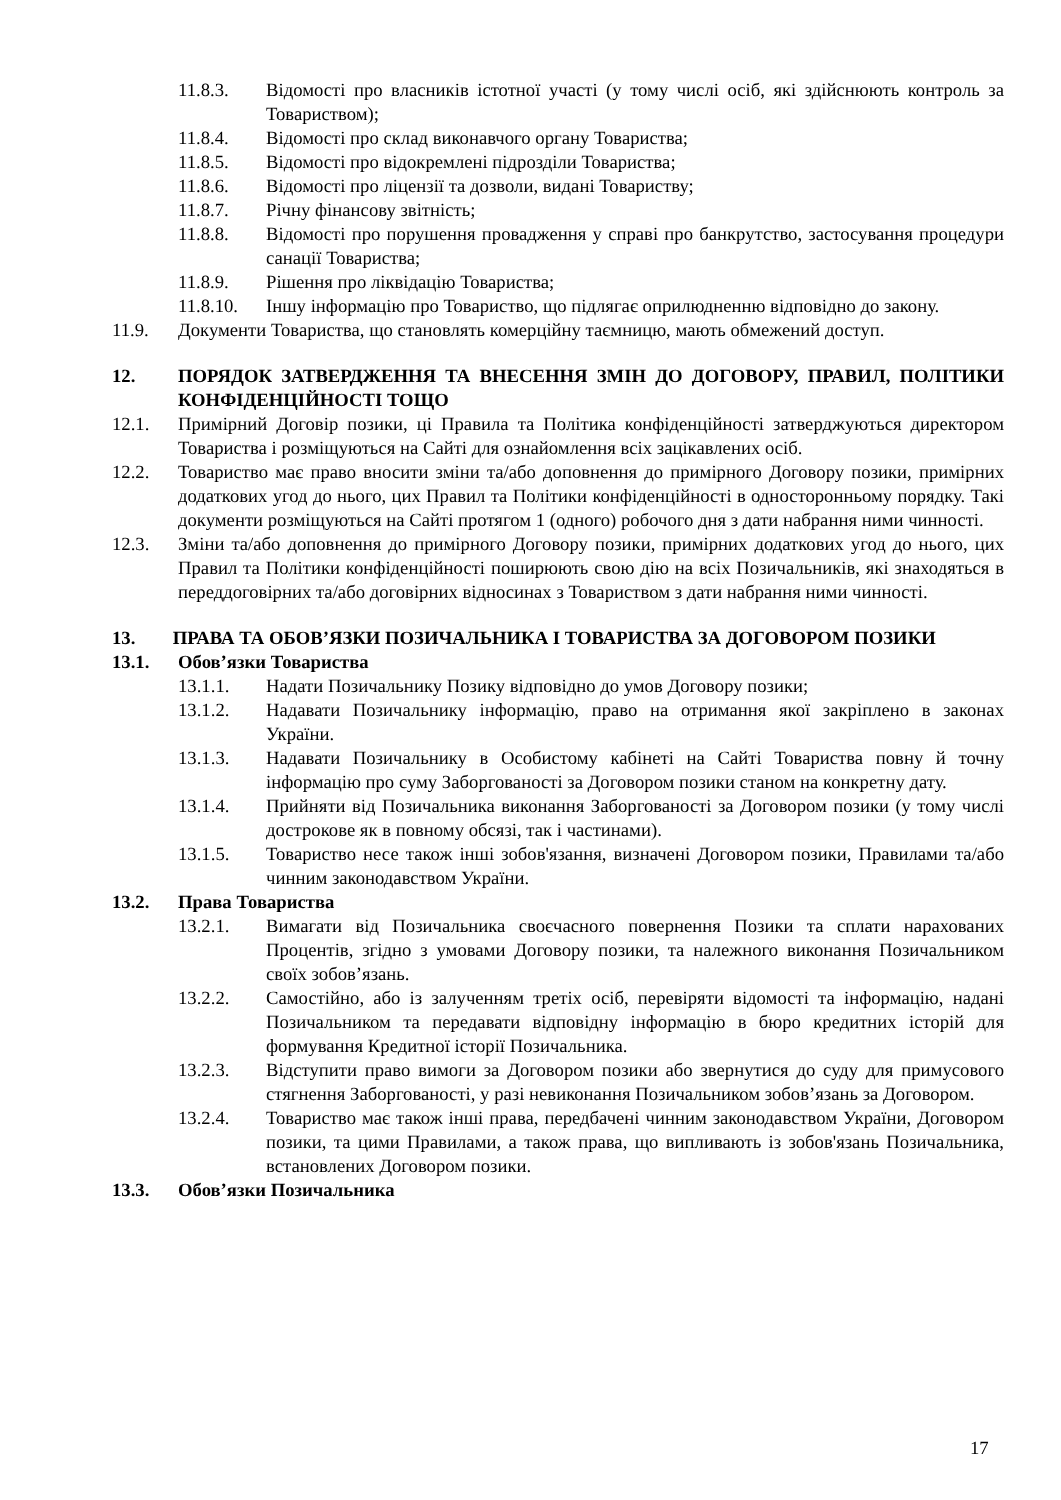11.8.3. Відомості про власників істотної участі (у тому числі осіб, які здійснюють контроль за Товариством);
11.8.4. Відомості про склад виконавчого органу Товариства;
11.8.5. Відомості про відокремлені підрозділи Товариства;
11.8.6. Відомості про ліцензії та дозволи, видані Товариству;
11.8.7. Річну фінансову звітність;
11.8.8. Відомості про порушення провадження у справі про банкрутство, застосування процедури санації Товариства;
11.8.9. Рішення про ліквідацію Товариства;
11.8.10. Іншу інформацію про Товариство, що підлягає оприлюдненню відповідно до закону.
11.9. Документи Товариства, що становлять комерційну таємницю, мають обмежений доступ.
12. ПОРЯДОК ЗАТВЕРДЖЕННЯ ТА ВНЕСЕННЯ ЗМІН ДО ДОГОВОРУ, ПРАВИЛ, ПОЛІТИКИ КОНФІДЕНЦІЙНОСТІ ТОЩО
12.1. Примірний Договір позики, ці Правила та Політика конфіденційності затверджуються директором Товариства і розміщуються на Сайті для ознайомлення всіх зацікавлених осіб.
12.2. Товариство має право вносити зміни та/або доповнення до примірного Договору позики, примірних додаткових угод до нього, цих Правил та Політики конфіденційності в односторонньому порядку. Такі документи розміщуються на Сайті протягом 1 (одного) робочого дня з дати набрання ними чинності.
12.3. Зміни та/або доповнення до примірного Договору позики, примірних додаткових угод до нього, цих Правил та Політики конфіденційності поширюють свою дію на всіх Позичальників, які знаходяться в переддоговірних та/або договірних відносинах з Товариством з дати набрання ними чинності.
13. ПРАВА ТА ОБОВ’ЯЗКИ ПОЗИЧАЛЬНИКА І ТОВАРИСТВА ЗА ДОГОВОРОМ ПОЗИКИ
13.1. Обов’язки Товариства
13.1.1. Надати Позичальнику Позику відповідно до умов Договору позики;
13.1.2. Надавати Позичальнику інформацію, право на отримання якої закріплено в законах України.
13.1.3. Надавати Позичальнику в Особистому кабінеті на Сайті Товариства повну й точну інформацію про суму Заборгованості за Договором позики станом на конкретну дату.
13.1.4. Прийняти від Позичальника виконання Заборгованості за Договором позики (у тому числі дострокове як в повному обсязі, так і частинами).
13.1.5. Товариство несе також інші зобов'язання, визначені Договором позики, Правилами та/або чинним законодавством України.
13.2. Права Товариства
13.2.1. Вимагати від Позичальника своєчасного повернення Позики та сплати нарахованих Процентів, згідно з умовами Договору позики, та належного виконання Позичальником своїх зобов’язань.
13.2.2. Самостійно, або із залученням третіх осіб, перевіряти відомості та інформацію, надані Позичальником та передавати відповідну інформацію в бюро кредитних історій для формування Кредитної історії Позичальника.
13.2.3. Відступити право вимоги за Договором позики або звернутися до суду для примусового стягнення Заборгованості, у разі невиконання Позичальником зобов’язань за Договором.
13.2.4. Товариство має також інші права, передбачені чинним законодавством України, Договором позики, та цими Правилами, а також права, що випливають із зобов'язань Позичальника, встановлених Договором позики.
13.3. Обов’язки Позичальника
17